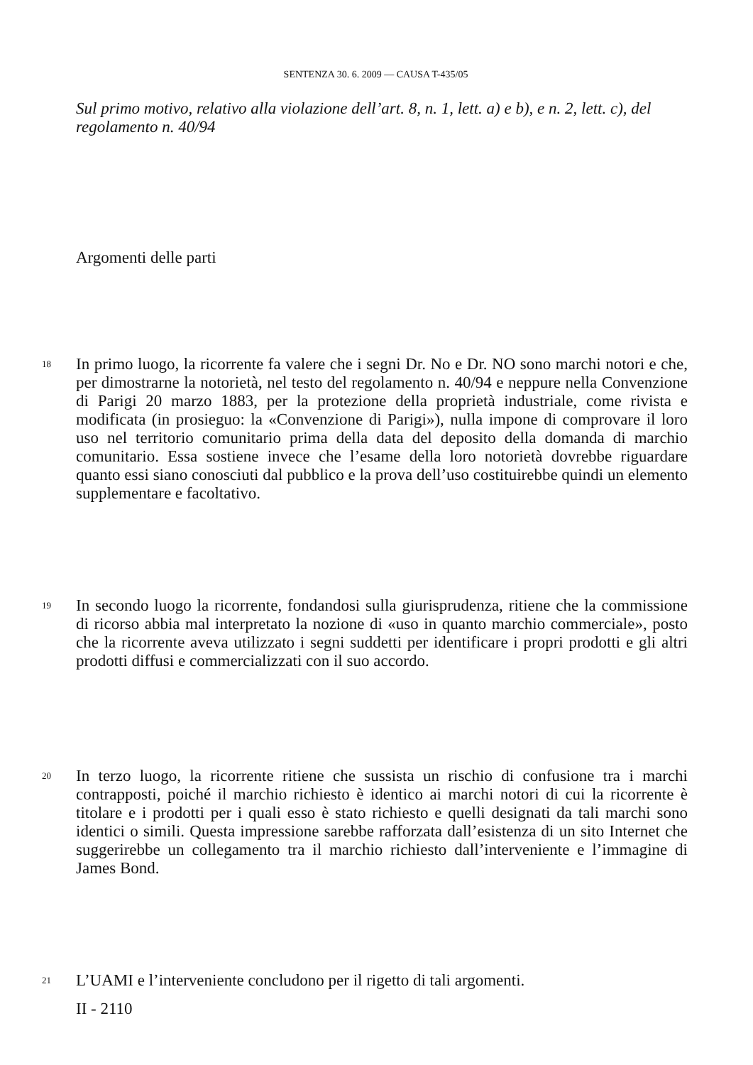SENTENZA 30. 6. 2009 — CAUSA T-435/05
Sul primo motivo, relativo alla violazione dell’art. 8, n. 1, lett. a) e b), e n. 2, lett. c), del regolamento n. 40/94
Argomenti delle parti
18
In primo luogo, la ricorrente fa valere che i segni Dr. No e Dr. NO sono marchi notori e che, per dimostrarne la notorietà, nel testo del regolamento n. 40/94 e neppure nella Convenzione di Parigi 20 marzo 1883, per la protezione della proprietà industriale, come rivista e modificata (in prosieguo: la «Convenzione di Parigi»), nulla impone di comprovare il loro uso nel territorio comunitario prima della data del deposito della domanda di marchio comunitario. Essa sostiene invece che l’esame della loro notorietà dovrebbe riguardare quanto essi siano conosciuti dal pubblico e la prova dell’uso costituirebbe quindi un elemento supplementare e facoltativo.
19
In secondo luogo la ricorrente, fondandosi sulla giurisprudenza, ritiene che la commissione di ricorso abbia mal interpretato la nozione di «uso in quanto marchio commerciale», posto che la ricorrente aveva utilizzato i segni suddetti per identificare i propri prodotti e gli altri prodotti diffusi e commercializzati con il suo accordo.
20
In terzo luogo, la ricorrente ritiene che sussista un rischio di confusione tra i marchi contrapposti, poiché il marchio richiesto è identico ai marchi notori di cui la ricorrente è titolare e i prodotti per i quali esso è stato richiesto e quelli designati da tali marchi sono identici o simili. Questa impressione sarebbe rafforzata dall’esistenza di un sito Internet che suggerirebbe un collegamento tra il marchio richiesto dall’interveniente e l’immagine di James Bond.
21
L’UAMI e l’interveniente concludono per il rigetto di tali argomenti.
II - 2110